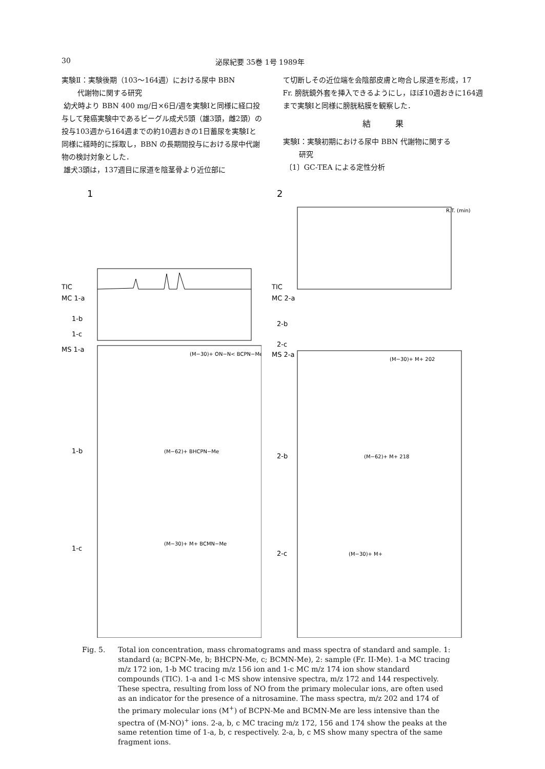30 泌尿紀要 35巻 1号 1989年
実験Ⅱ：実験後期（103〜164週）における尿中 BBN
代謝物に関する研究
幼犬時より BBN 400 mg/日×6日/週を実験Ⅰと同様に経口投与して発癌実験中であるビーグル成犬5頭（雄3頭，雌2頭）の投与103週から164週までの約10週おきの1日蓄尿を実験Ⅰと同様に経時的に採取し，BBN の長期間投与における尿中代謝物の検討対象とした．
雄犬3頭は，137週目に尿道を陰茎骨より近位部に
て切断しその近位端を会陰部皮膚と吻合し尿道を形成，17 Fr. 膀胱鏡外套を挿入できるようにし，ほぼ10週おきに164週まで実験Ⅰと同様に膀胱粘膜を観察した．
結　　　果
実験Ⅰ：実験初期における尿中 BBN 代謝物に関する
研究
〔1〕GC-TEA による定性分析
1
TIC
MC 1-a
1-b
1-c
MS 1-a
1-b
1-c
(M−30)+ ON−N< BCPN−Me
(M−62)+ BHCPN−Me
(M−30)+ M+ BCMN−Me
2
R.T. (min)
TIC
MC 2-a
2-b
2-c
MS 2-a
2-b
2-c
(M−30)+ M+ 202
(M−62)+ M+ 218
(M−30)+ M+
Fig. 5. Total ion concentration, mass chromatograms and mass spectra of standard and sample. 1: standard (a; BCPN-Me, b; BHCPN-Me, c; BCMN-Me), 2: sample (Fr. II-Me). 1-a MC tracing m/z 172 ion, 1-b MC tracing m/z 156 ion and 1-c MC m/z 174 ion show standard compounds (TIC). 1-a and 1-c MS show intensive spectra, m/z 172 and 144 respectively. These spectra, resulting from loss of NO from the primary molecular ions, are often used as an indicator for the presence of a nitrosamine. The mass spectra, m/z 202 and 174 of the primary molecular ions (M<sup>+</sup>) of BCPN-Me and BCMN-Me are less intensive than the spectra of (M-NO)<sup>+</sup> ions. 2-a, b, c MC tracing m/z 172, 156 and 174 show the peaks at the same retention time of 1-a, b, c respectively. 2-a, b, c MS show many spectra of the same fragment ions.